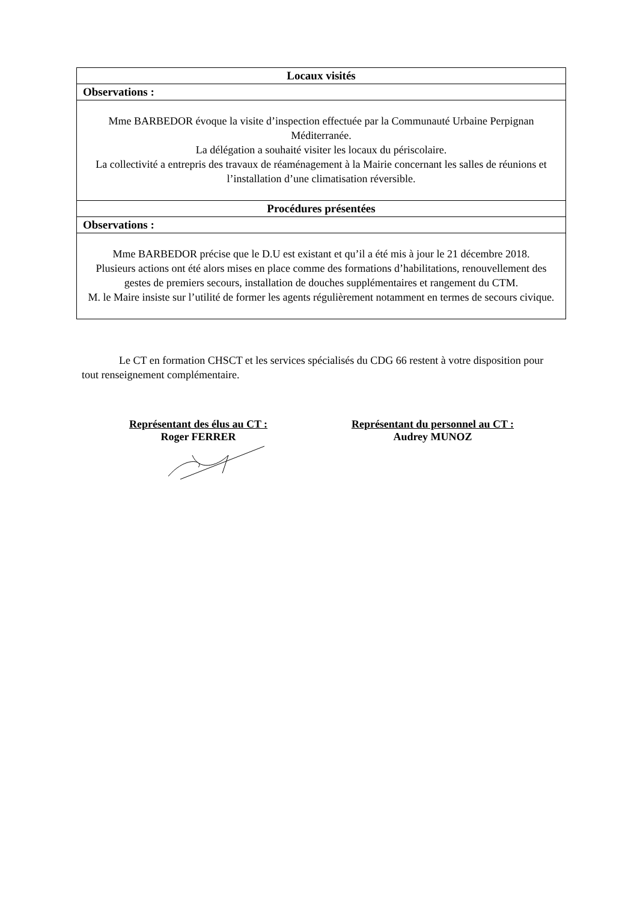| Locaux visités |
| --- |
| Observations : |
| Mme BARBEDOR évoque la visite d’inspection effectuée par la Communauté Urbaine Perpignan Méditerranée. La délégation a souhaité visiter les locaux du périscolaire. La collectivité a entrepris des travaux de réaménagement à la Mairie concernant les salles de réunions et l’installation d’une climatisation réversible. |
| Procédures présentées |
| Observations : |
| Mme BARBEDOR précise que le D.U est existant et qu’il a été mis à jour le 21 décembre 2018. Plusieurs actions ont été alors mises en place comme des formations d’habilitations, renouvellement des gestes de premiers secours, installation de douches supplémentaires et rangement du CTM. M. le Maire insiste sur l’utilité de former les agents régulièrement notamment en termes de secours civique. |
Le CT en formation CHSCT et les services spécialisés du CDG 66 restent à votre disposition pour tout renseignement complémentaire.
Représentant des élus au CT :
Roger FERRER
Représentant du personnel au CT :
Audrey MUNOZ